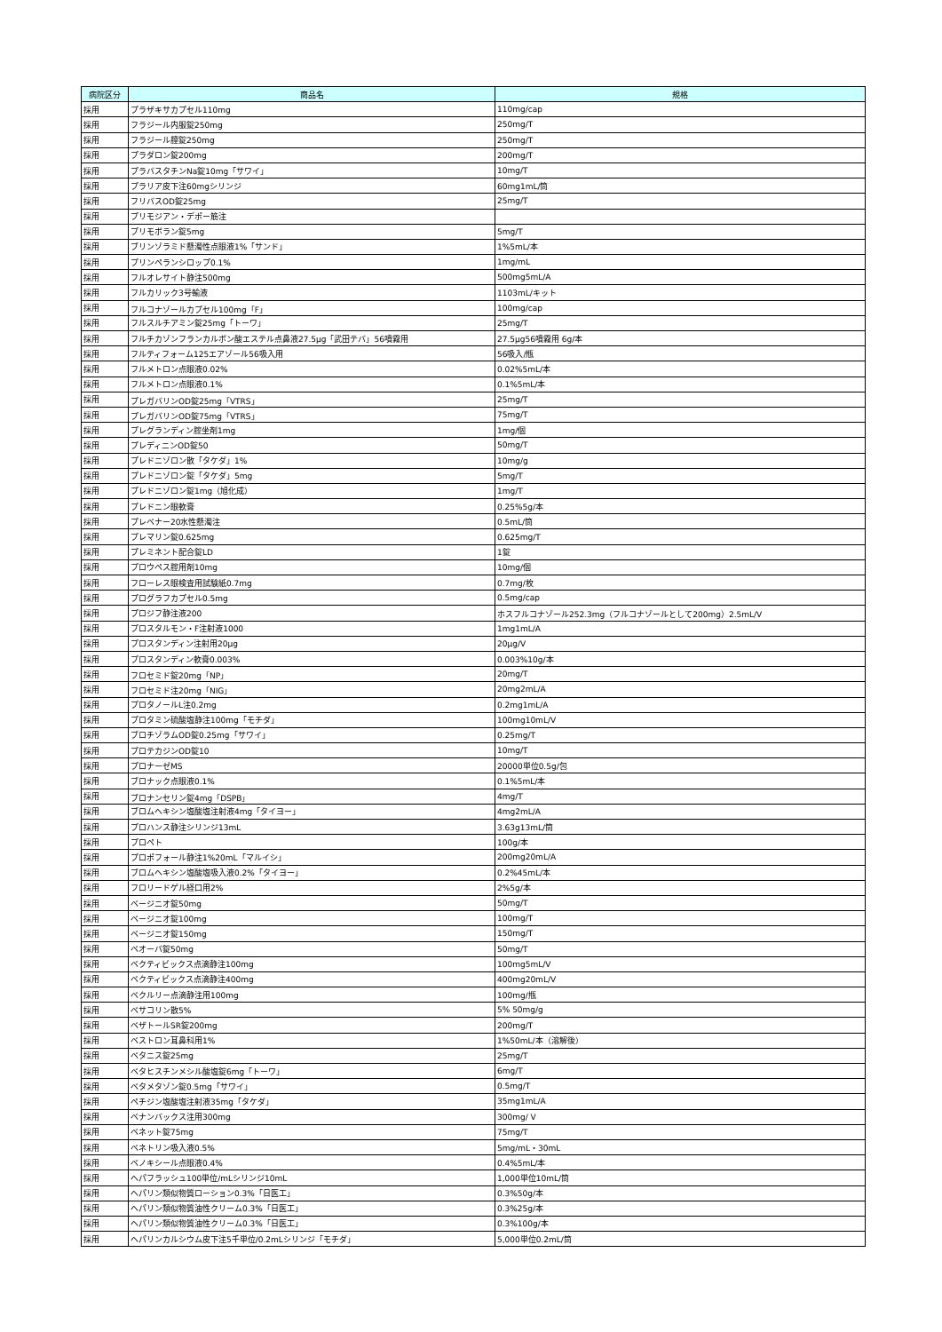| 病院区分 | 商品名 | 規格 |
| --- | --- | --- |
| 採用 | プラザキサカプセル110mg | 110mg/cap |
| 採用 | フラジール内服錠250mg | 250mg/T |
| 採用 | フラジール膣錠250mg | 250mg/T |
| 採用 | プラダロン錠200mg | 200mg/T |
| 採用 | プラバスタチンNa錠10mg「サワイ」 | 10mg/T |
| 採用 | プラリア皮下注60mgシリンジ | 60mg1mL/筒 |
| 採用 | フリバスOD錠25mg | 25mg/T |
| 採用 | プリモジアン・デポー筋注 | |
| 採用 | プリモボラン錠5mg | 5mg/T |
| 採用 | ブリンゾラミド懸濁性点眼液1%「サンド」 | 1%5mL/本 |
| 採用 | プリンペランシロップ0.1% | 1mg/mL |
| 採用 | フルオレサイト静注500mg | 500mg5mL/A |
| 採用 | フルカリック3号輸液 | 1103mL/キット |
| 採用 | フルコナゾールカプセル100mg「F」 | 100mg/cap |
| 採用 | フルスルチアミン錠25mg「トーワ」 | 25mg/T |
| 採用 | フルチカゾンフランカルボン酸エステル点鼻液27.5μg「武田テバ」56噴霧用 | 27.5μg56噴霧用 6g/本 |
| 採用 | フルティフォーム125エアゾール56吸入用 | 56吸入/瓶 |
| 採用 | フルメトロン点眼液0.02% | 0.02%5mL/本 |
| 採用 | フルメトロン点眼液0.1% | 0.1%5mL/本 |
| 採用 | プレガバリンOD錠25mg「VTRS」 | 25mg/T |
| 採用 | プレガバリンOD錠75mg「VTRS」 | 75mg/T |
| 採用 | プレグランディン腟坐剤1mg | 1mg/個 |
| 採用 | プレディニンOD錠50 | 50mg/T |
| 採用 | プレドニゾロン散「タケダ」1% | 10mg/g |
| 採用 | プレドニゾロン錠「タケダ」5mg | 5mg/T |
| 採用 | プレドニゾロン錠1mg（旭化成） | 1mg/T |
| 採用 | プレドニン眼軟膏 | 0.25%5g/本 |
| 採用 | プレベナー20水性懸濁注 | 0.5mL/筒 |
| 採用 | プレマリン錠0.625mg | 0.625mg/T |
| 採用 | プレミネント配合錠LD | 1錠 |
| 採用 | プロウペス腟用剤10mg | 10mg/個 |
| 採用 | フローレス眼検査用試験紙0.7mg | 0.7mg/枚 |
| 採用 | プログラフカプセル0.5mg | 0.5mg/cap |
| 採用 | プロジフ静注液200 | ホスフルコナゾール252.3mg（フルコナゾールとして200mg）2.5mL/V |
| 採用 | プロスタルモン・F注射液1000 | 1mg1mL/A |
| 採用 | プロスタンディン注射用20μg | 20μg/V |
| 採用 | プロスタンディン軟膏0.003% | 0.003%10g/本 |
| 採用 | フロセミド錠20mg「NP」 | 20mg/T |
| 採用 | フロセミド注20mg「NIG」 | 20mg2mL/A |
| 採用 | プロタノールL注0.2mg | 0.2mg1mL/A |
| 採用 | プロタミン硫酸塩静注100mg「モチダ」 | 100mg10mL/V |
| 採用 | ブロチゾラムOD錠0.25mg「サワイ」 | 0.25mg/T |
| 採用 | プロテカジンOD錠10 | 10mg/T |
| 採用 | プロナーゼMS | 20000単位0.5g/包 |
| 採用 | ブロナック点眼液0.1% | 0.1%5mL/本 |
| 採用 | ブロナンセリン錠4mg「DSPB」 | 4mg/T |
| 採用 | ブロムヘキシン塩酸塩注射液4mg「タイヨー」 | 4mg2mL/A |
| 採用 | プロハンス静注シリンジ13mL | 3.63g13mL/筒 |
| 採用 | プロペト | 100g/本 |
| 採用 | プロポフォール静注1%20mL「マルイシ」 | 200mg20mL/A |
| 採用 | ブロムヘキシン塩酸塩吸入液0.2%「タイヨー」 | 0.2%45mL/本 |
| 採用 | フロリードゲル経口用2% | 2%5g/本 |
| 採用 | ベージニオ錠50mg | 50mg/T |
| 採用 | ベージニオ錠100mg | 100mg/T |
| 採用 | ベージニオ錠150mg | 150mg/T |
| 採用 | ベオーバ錠50mg | 50mg/T |
| 採用 | ベクティビックス点滴静注100mg | 100mg5mL/V |
| 採用 | ベクティビックス点滴静注400mg | 400mg20mL/V |
| 採用 | ベクルリー点滴静注用100mg | 100mg/瓶 |
| 採用 | ベサコリン散5% | 5% 50mg/g |
| 採用 | ベザトールSR錠200mg | 200mg/T |
| 採用 | ベストロン耳鼻科用1% | 1%50mL/本（溶解後） |
| 採用 | ベタニス錠25mg | 25mg/T |
| 採用 | ベタヒスチンメシル酸塩錠6mg「トーワ」 | 6mg/T |
| 採用 | ベタメタゾン錠0.5mg「サワイ」 | 0.5mg/T |
| 採用 | ペチジン塩酸塩注射液35mg「タケダ」 | 35mg1mL/A |
| 採用 | ベナンバックス注用300mg | 300mg/ V |
| 採用 | ベネット錠75mg | 75mg/T |
| 採用 | ベネトリン吸入液0.5% | 5mg/mL・30mL |
| 採用 | ベノキシール点眼液0.4% | 0.4%5mL/本 |
| 採用 | ヘパフラッシュ100単位/mLシリンジ10mL | 1,000単位10mL/筒 |
| 採用 | ヘパリン類似物質ローション0.3%「日医工」 | 0.3%50g/本 |
| 採用 | ヘパリン類似物質油性クリーム0.3%「日医工」 | 0.3%25g/本 |
| 採用 | ヘパリン類似物質油性クリーム0.3%「日医工」 | 0.3%100g/本 |
| 採用 | ヘパリンカルシウム皮下注5千単位/0.2mLシリンジ「モチダ」 | 5,000単位0.2mL/筒 |